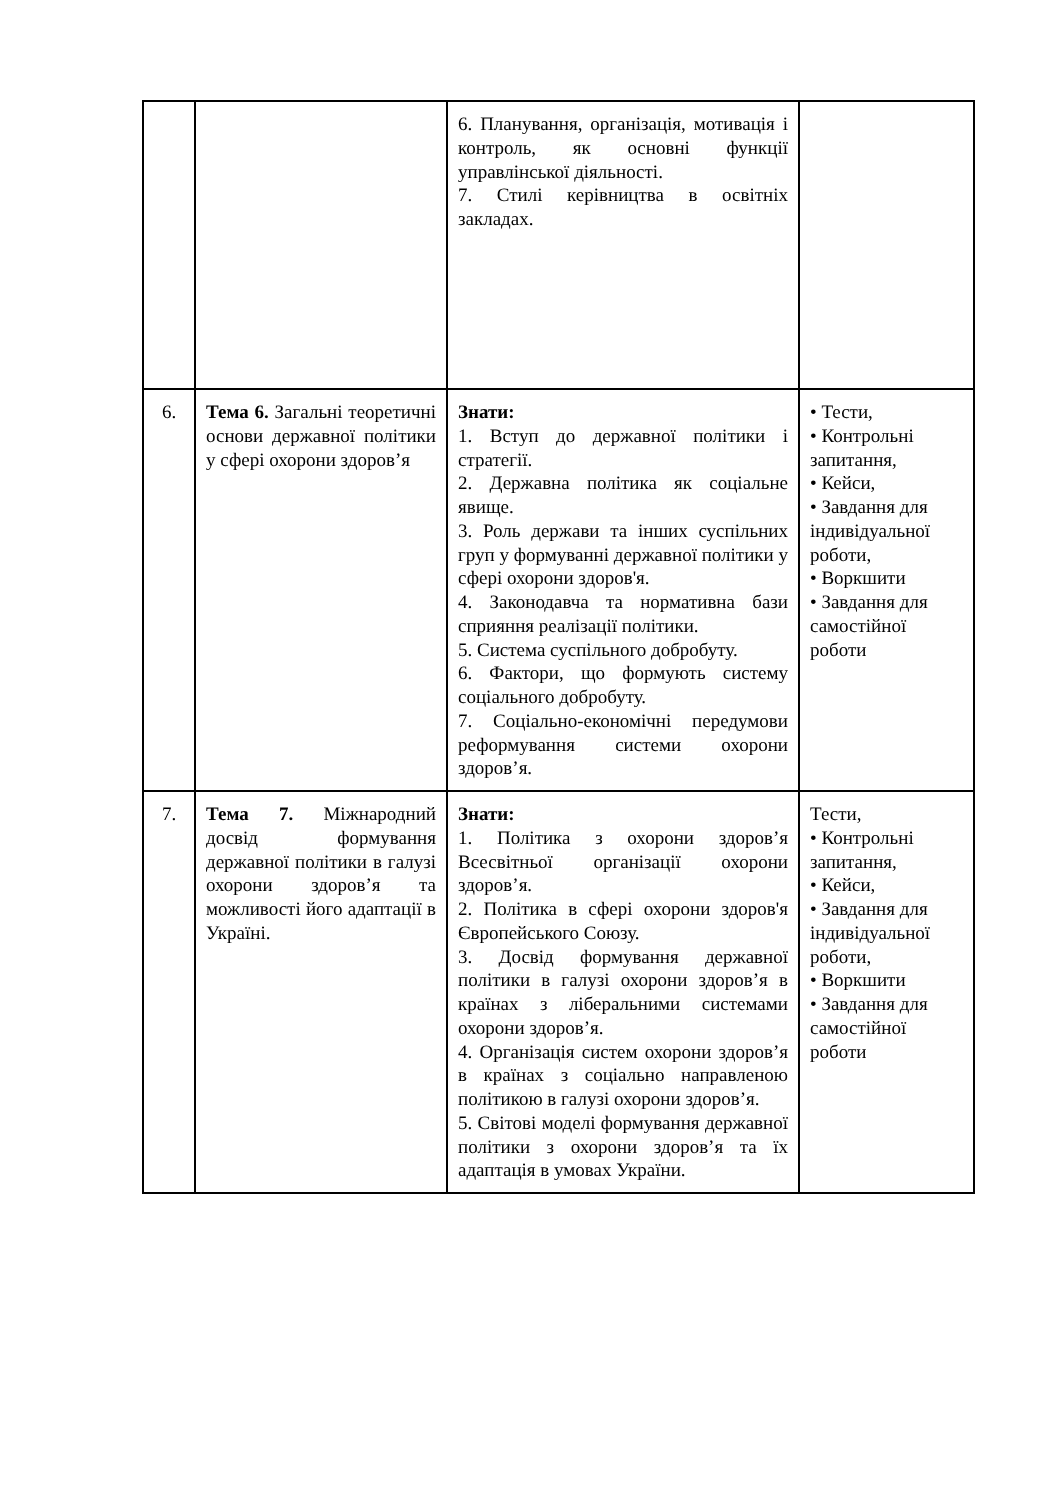| | | 6. Планування, організація, мотивація і контроль, як основні функції управлінської діяльності. 7. Стилі керівництва в освітніх закладах. | |
| 6. | Тема 6. Загальні теоретичні основи державної політики у сфері охорони здоров’я | Знати: 1. Вступ до державної політики і стратегії. 2. Державна політика як соціальне явище. 3. Роль держави та інших суспільних груп у формуванні державної політики у сфері охорони здоров'я. 4. Законодавча та нормативна бази сприяння реалізації політики. 5. Система суспільного добробуту. 6. Фактори, що формують систему соціального добробуту. 7. Соціально-економічні передумови реформування системи охорони здоров’я. | • Тести, • Контрольні запитання, • Кейси, • Завдання для індивідуальної роботи, • Воркшити • Завдання для самостійної роботи |
| 7. | Тема 7. Міжнародний досвід формування державної політики в галузі охорони здоров’я та можливості його адаптації в Україні. | Знати: 1. Політика з охорони здоров’я Всесвітньої організації охорони здоров’я. 2. Політика в сфері охорони здоров'я Європейського Союзу. 3. Досвід формування державної політики в галузі охорони здоров’я в країнах з ліберальними системами охорони здоров’я. 4. Організація систем охорони здоров’я в країнах з соціально направленою політикою в галузі охорони здоров’я. 5. Світові моделі формування державної політики з охорони здоров’я та їх адаптація в умовах України. | Тести, • Контрольні запитання, • Кейси, • Завдання для індивідуальної роботи, • Воркшити • Завдання для самостійної роботи |